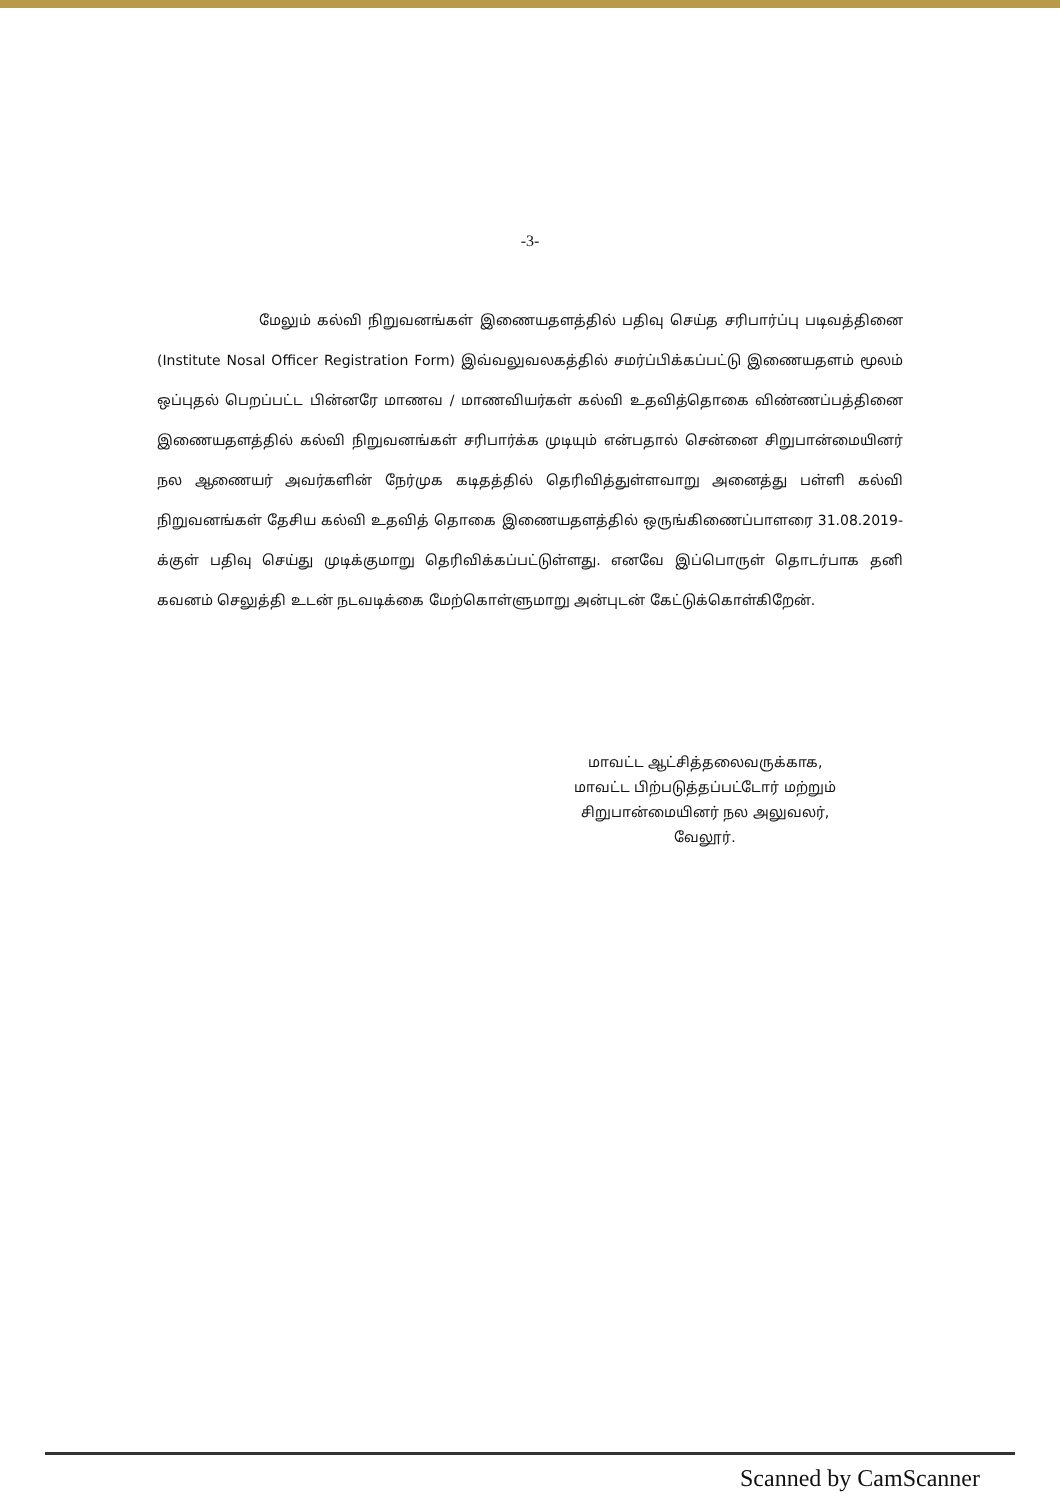-3-
மேலும் கல்வி நிறுவனங்கள் இணையதளத்தில் பதிவு செய்த சரிபார்ப்பு படிவத்தினை (Institute Nosal Officer Registration Form) இவ்வலுவலகத்தில் சமர்ப்பிக்கப்பட்டு இணையதளம் மூலம் ஒப்புதல் பெறப்பட்ட பின்னரே மாணவ / மாணவியர்கள் கல்வி உதவித்தொகை விண்ணப்பத்தினை இணையதளத்தில் கல்வி நிறுவனங்கள் சரிபார்க்க முடியும் என்பதால் சென்னை சிறுபான்மையினர் நல ஆணையர் அவர்களின் நேர்முக கடிதத்தில் தெரிவித்துள்ளவாறு அனைத்து பள்ளி கல்வி நிறுவனங்கள் தேசிய கல்வி உதவித் தொகை இணையதளத்தில் ஒருங்கிணைப்பாளரை 31.08.2019-க்குள் பதிவு செய்து முடிக்குமாறு தெரிவிக்கப்பட்டுள்ளது. எனவே இப்பொருள் தொடர்பாக தனி கவனம் செலுத்தி உடன் நடவடிக்கை மேற்கொள்ளுமாறு அன்புடன் கேட்டுக்கொள்கிறேன்.
மாவட்ட ஆட்சித்தலைவருக்காக,
மாவட்ட பிற்படுத்தப்பட்டோர் மற்றும்
சிறுபான்மையினர் நல அலுவலர்,
வேலூர்.
Scanned by CamScanner